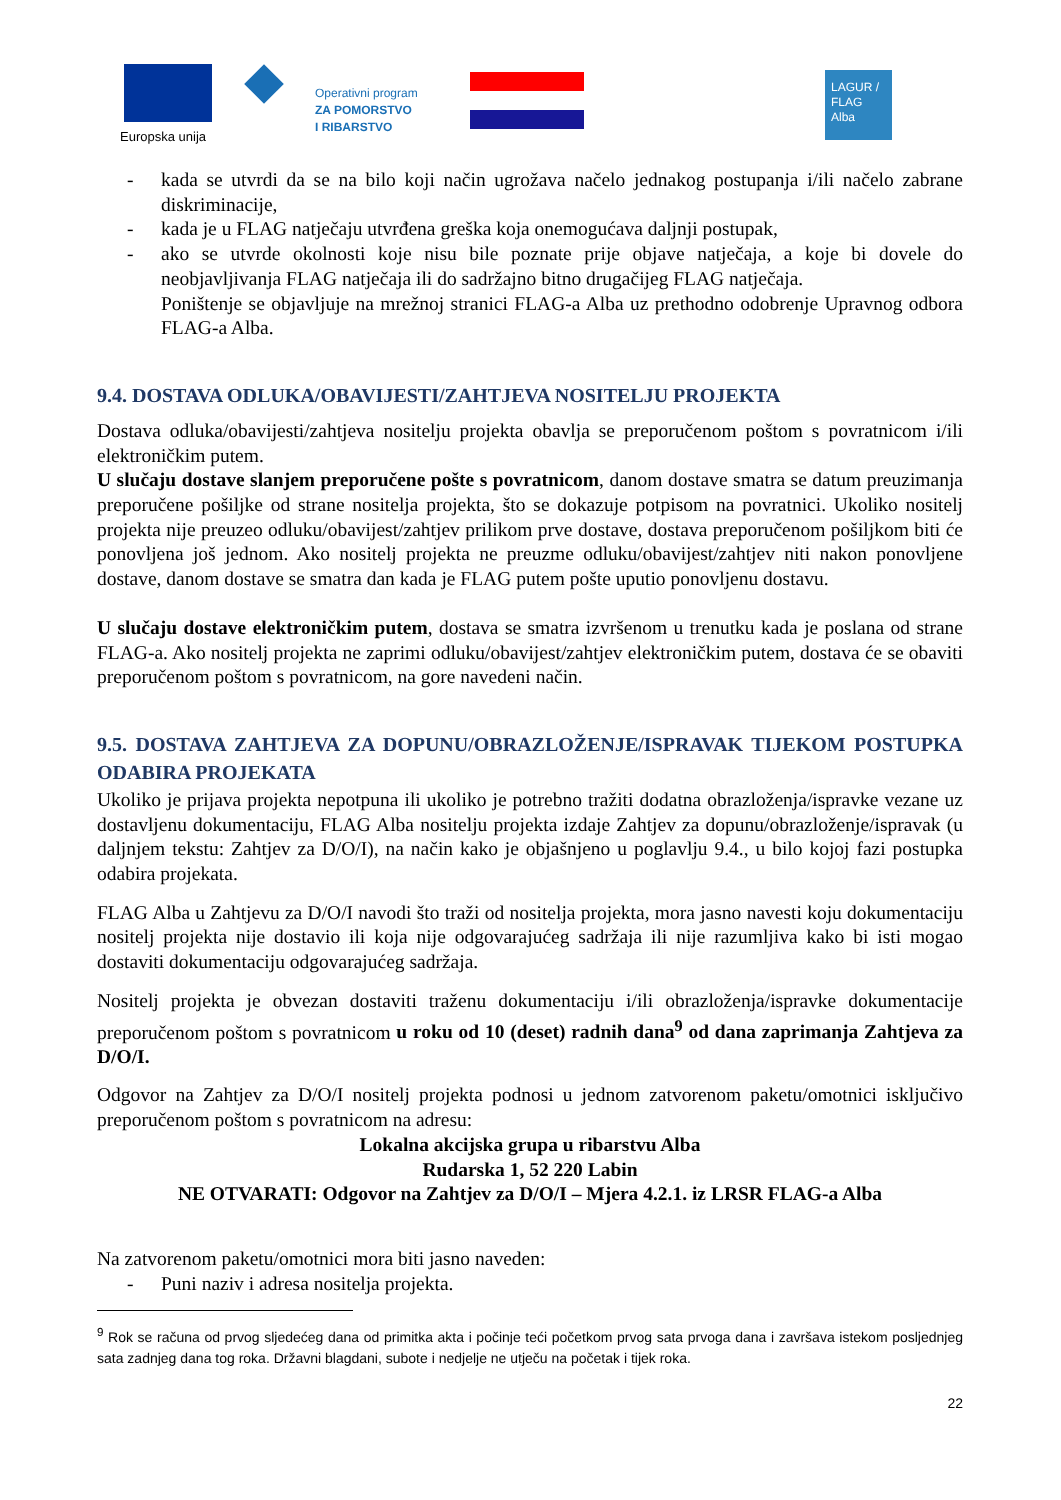Europska unija
Operativni program
ZA POMORSTVO
I RIBARSTVO
LAGUR / FLAG Alba
- kada se utvrdi da se na bilo koji način ugrožava načelo jednakog postupanja i/ili načelo zabrane diskriminacije,
- kada je u FLAG natječaju utvrđena greška koja onemogućava daljnji postupak,
- ako se utvrde okolnosti koje nisu bile poznate prije objave natječaja, a koje bi dovele do neobjavljivanja FLAG natječaja ili do sadržajno bitno drugačijeg FLAG natječaja.
Poništenje se objavljuje na mrežnoj stranici FLAG-a Alba uz prethodno odobrenje Upravnog odbora FLAG-a Alba.
9.4. DOSTAVA ODLUKA/OBAVIJESTI/ZAHTJEVA NOSITELJU PROJEKTA
Dostava odluka/obavijesti/zahtjeva nositelju projekta obavlja se preporučenom poštom s povratnicom i/ili elektroničkim putem.
U slučaju dostave slanjem preporučene pošte s povratnicom, danom dostave smatra se datum preuzimanja preporučene pošiljke od strane nositelja projekta, što se dokazuje potpisom na povratnici. Ukoliko nositelj projekta nije preuzeo odluku/obavijest/zahtjev prilikom prve dostave, dostava preporučenom pošiljkom biti će ponovljena još jednom. Ako nositelj projekta ne preuzme odluku/obavijest/zahtjev niti nakon ponovljene dostave, danom dostave se smatra dan kada je FLAG putem pošte uputio ponovljenu dostavu.
U slučaju dostave elektroničkim putem, dostava se smatra izvršenom u trenutku kada je poslana od strane FLAG-a. Ako nositelj projekta ne zaprimi odluku/obavijest/zahtjev elektroničkim putem, dostava će se obaviti preporučenom poštom s povratnicom, na gore navedeni način.
9.5. DOSTAVA ZAHTJEVA ZA DOPUNU/OBRAZLOŽENJE/ISPRAVAK TIJEKOM POSTUPKA ODABIRA PROJEKATA
Ukoliko je prijava projekta nepotpuna ili ukoliko je potrebno tražiti dodatna obrazloženja/ispravke vezane uz dostavljenu dokumentaciju, FLAG Alba nositelju projekta izdaje Zahtjev za dopunu/obrazloženje/ispravak (u daljnjem tekstu: Zahtjev za D/O/I), na način kako je objašnjeno u poglavlju 9.4., u bilo kojoj fazi postupka odabira projekata.
FLAG Alba u Zahtjevu za D/O/I navodi što traži od nositelja projekta, mora jasno navesti koju dokumentaciju nositelj projekta nije dostavio ili koja nije odgovarajućeg sadržaja ili nije razumljiva kako bi isti mogao dostaviti dokumentaciju odgovarajućeg sadržaja.
Nositelj projekta je obvezan dostaviti traženu dokumentaciju i/ili obrazloženja/ispravke dokumentacije preporučenom poštom s povratnicom u roku od 10 (deset) radnih dana<sup>9</sup> od dana zaprimanja Zahtjeva za D/O/I.
Odgovor na Zahtjev za D/O/I nositelj projekta podnosi u jednom zatvorenom paketu/omotnici isključivo preporučenom poštom s povratnicom na adresu:
Lokalna akcijska grupa u ribarstvu Alba
Rudarska 1, 52 220 Labin
NE OTVARATI: Odgovor na Zahtjev za D/O/I – Mjera 4.2.1. iz LRSR FLAG-a Alba
Na zatvorenom paketu/omotnici mora biti jasno naveden:
- Puni naziv i adresa nositelja projekta.
<sup>9</sup> Rok se računa od prvog sljedećeg dana od primitka akta i počinje teći početkom prvog sata prvoga dana i završava istekom posljednjeg sata zadnjeg dana tog roka. Državni blagdani, subote i nedjelje ne utječu na početak i tijek roka.
22